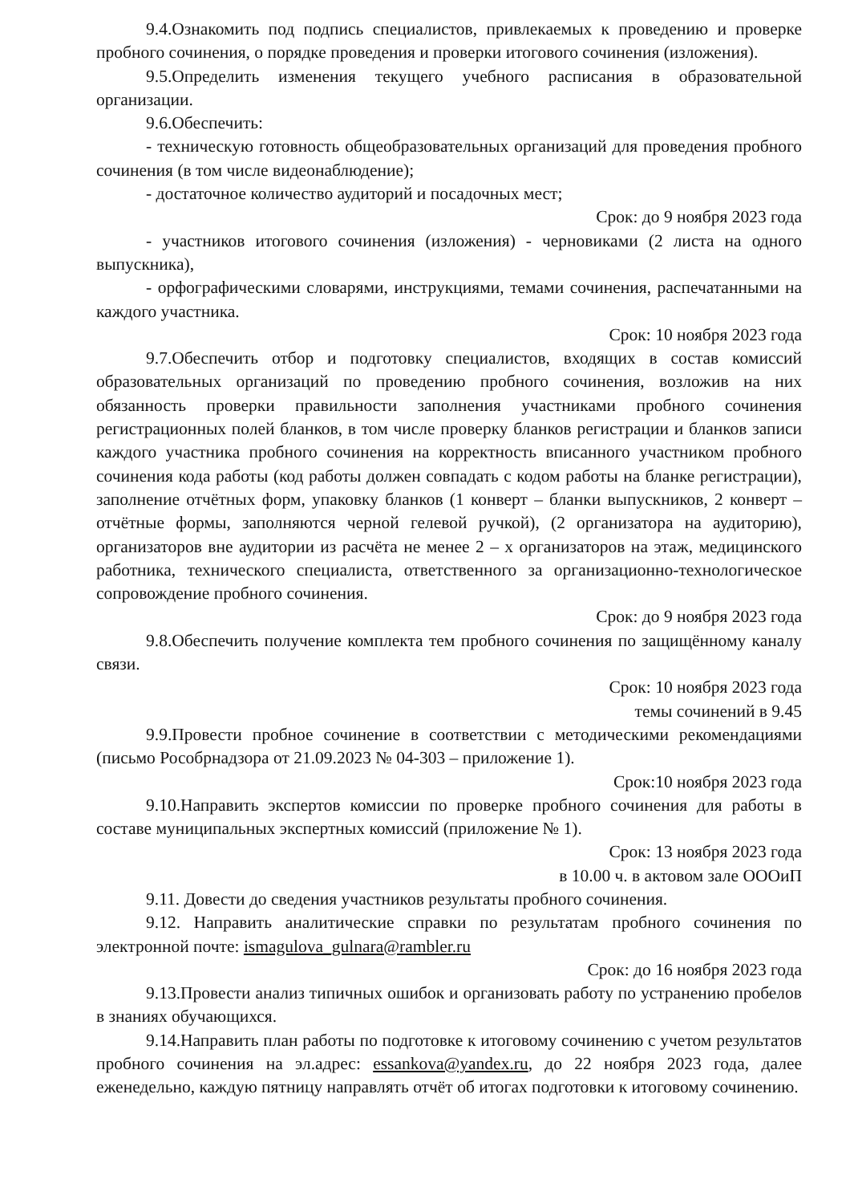9.4.Ознакомить под подпись специалистов, привлекаемых к проведению и проверке пробного сочинения, о порядке проведения и проверки итогового сочинения (изложения).
9.5.Определить изменения текущего учебного расписания в образовательной организации.
9.6.Обеспечить:
- техническую готовность общеобразовательных организаций для проведения пробного сочинения (в том числе видеонаблюдение);
- достаточное количество аудиторий и посадочных мест;
Срок: до 9 ноября 2023 года
- участников итогового сочинения (изложения) - черновиками (2 листа на одного выпускника),
- орфографическими словарями, инструкциями, темами сочинения, распечатанными на каждого участника.
Срок: 10 ноября 2023 года
9.7.Обеспечить отбор и подготовку специалистов, входящих в состав комиссий образовательных организаций по проведению пробного сочинения, возложив на них обязанность проверки правильности заполнения участниками пробного сочинения регистрационных полей бланков, в том числе проверку бланков регистрации и бланков записи каждого участника пробного сочинения на корректность вписанного участником пробного сочинения кода работы (код работы должен совпадать с кодом работы на бланке регистрации), заполнение отчётных форм, упаковку бланков (1 конверт – бланки выпускников, 2 конверт – отчётные формы, заполняются черной гелевой ручкой), (2 организатора на аудиторию), организаторов вне аудитории из расчёта не менее 2 – х организаторов на этаж, медицинского работника, технического специалиста, ответственного за организационно-технологическое сопровождение пробного сочинения.
Срок: до 9 ноября 2023 года
9.8.Обеспечить получение комплекта тем пробного сочинения по защищённому каналу связи.
Срок: 10 ноября 2023 года
темы сочинений в 9.45
9.9.Провести пробное сочинение в соответствии с методическими рекомендациями (письмо Рособрнадзора от 21.09.2023 № 04-303 – приложение 1).
Срок:10 ноября 2023 года
9.10.Направить экспертов комиссии по проверке пробного сочинения для работы в составе муниципальных экспертных комиссий (приложение № 1).
Срок: 13 ноября 2023 года
в 10.00 ч. в актовом зале ОООиП
9.11. Довести до сведения участников результаты пробного сочинения.
9.12. Направить аналитические справки по результатам пробного сочинения по электронной почте: ismagulova_gulnara@rambler.ru
Срок: до 16 ноября 2023 года
9.13.Провести анализ типичных ошибок и организовать работу по устранению пробелов в знаниях обучающихся.
9.14.Направить план работы по подготовке к итоговому сочинению с учетом результатов пробного сочинения на эл.адрес: essankova@yandex.ru, до 22 ноября 2023 года, далее еженедельно, каждую пятницу направлять отчёт об итогах подготовки к итоговому сочинению.